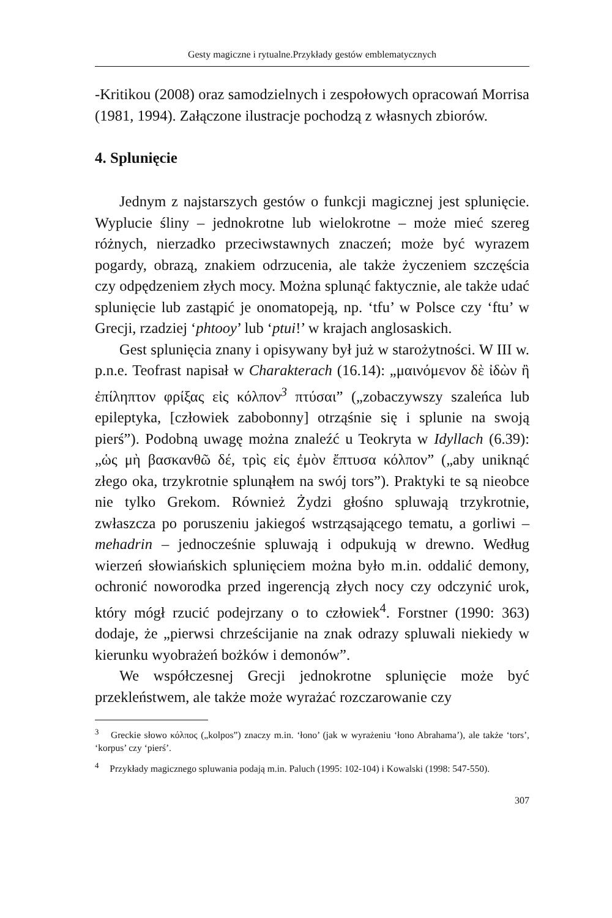Gesty magiczne i rytualne.Przykłady gestów emblematycznych
-Kritikou (2008) oraz samodzielnych i zespołowych opracowań Morrisa (1981, 1994). Załączone ilustracje pochodzą z własnych zbiorów.
4. Splunięcie
Jednym z najstarszych gestów o funkcji magicznej jest splunięcie. Wyplucie śliny – jednokrotne lub wielokrotne – może mieć szereg różnych, nierzadko przeciwstawnych znaczeń; może być wyrazem pogardy, obrazą, znakiem odrzucenia, ale także życzeniem szczęścia czy odpędzeniem złych mocy. Można splunąć faktycznie, ale także udać splunięcie lub zastąpić je onomatopeją, np. ‘tfu’ w Polsce czy ‘ftu’ w Grecji, rzadziej ‘phtooy’ lub ‘ptui!’ w krajach anglosaskich.
Gest splunięcia znany i opisywany był już w starożytności. W III w. p.n.e. Teofrast napisał w Charakterach (16.14): „μαινόμενον δὲ ἰδὼν ἢ ἐπίληπτον φρίξας εἰς κόλπον<sup>3</sup> πτύσαι” („zobaczywszy szaleńca lub epileptyka, [człowiek zabobonny] otrząśnie się i splunie na swoją pierś”). Podobną uwagę można znaleźć u Teokryta w Idyllach (6.39): „ὡς μὴ βασκανθῶ δέ, τρὶς εἰς ἐμὸν ἔπτυσα κόλπον” („aby uniknąć złego oka, trzykrotnie splunąłem na swój tors”). Praktyki te są nieobce nie tylko Grekom. Również Żydzi głośno spluwają trzykrotnie, zwłaszcza po poruszeniu jakiegoś wstrząsającego tematu, a gorliwi – mehadrin – jednocześnie spluwają i odpukują w drewno. Według wierzeń słowiańskich splunięciem można było m.in. oddalić demony, ochronić noworodka przed ingerencją złych nocy czy odczynić urok, który mógł rzucić podejrzany o to człowiek<sup>4</sup>. Forstner (1990: 363) dodaje, że „pierwsi chrześcijanie na znak odrazy spluwali niekiedy w kierunku wyobrażeń bożków i demonów”.
We współczesnej Grecji jednokrotne splunięcie może być przekleństwem, ale także może wyrażać rozczarowanie czy
<sup>3</sup> Greckie słowo κόλπος („kolpos”) znaczy m.in. ‘łono’ (jak w wyrażeniu ‘łono Abrahama’), ale także ‘tors’, ‘korpus’ czy ‘pierś’.
<sup>4</sup> Przykłady magicznego spluwania podają m.in. Paluch (1995: 102-104) i Kowalski (1998: 547-550).
307